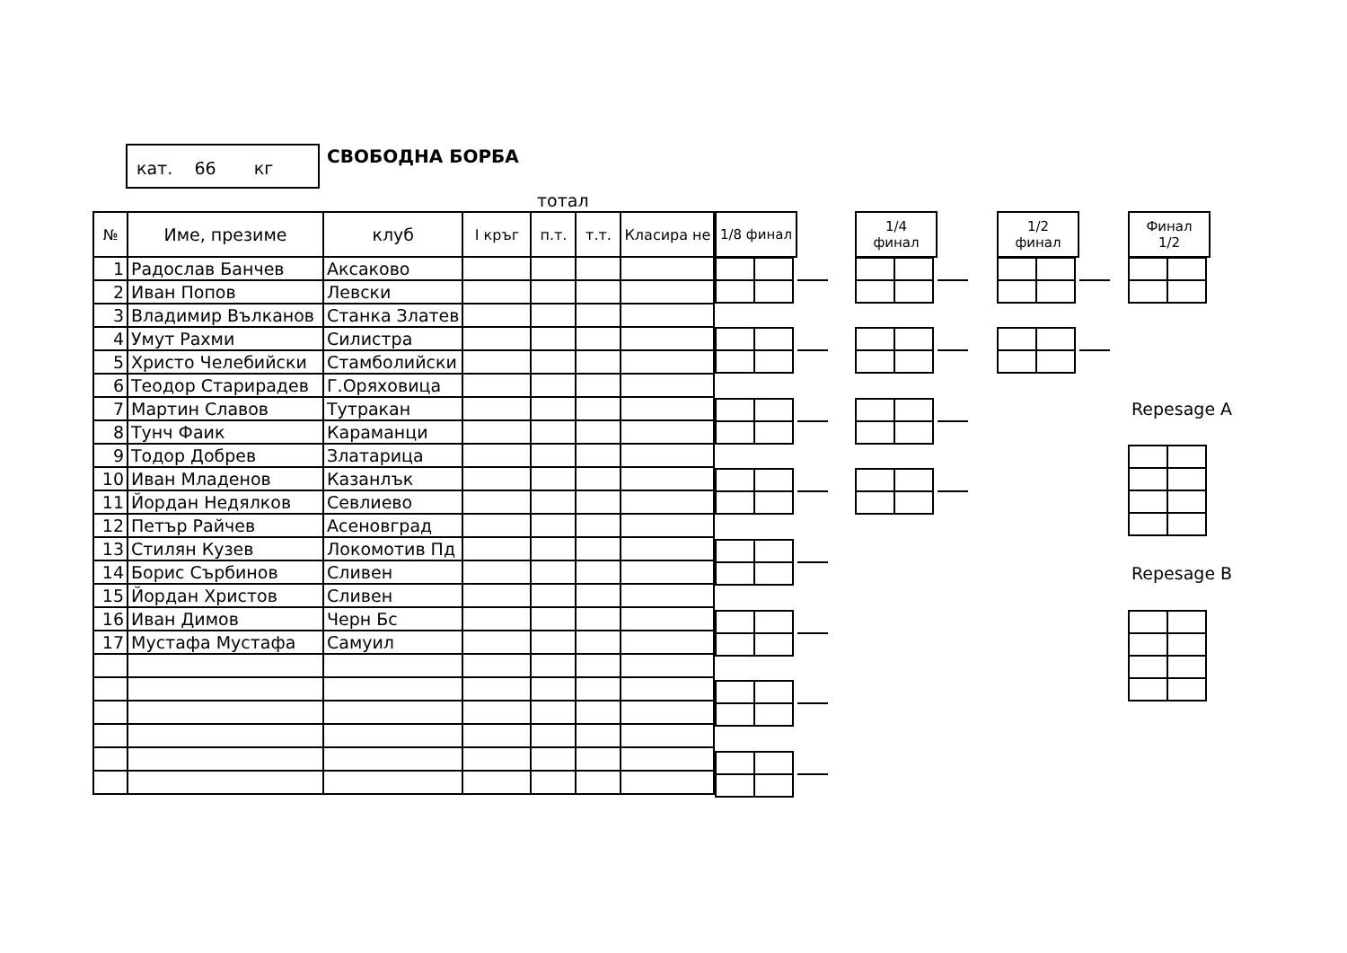кат. 66 кг
СВОБОДНА БОРБА
тотал
| № | Име, презиме | клуб | I кръг | п.т. | т.т. | Класира не |
| --- | --- | --- | --- | --- | --- | --- |
| 1 | Радослав Банчев | Аксаково | | | | |
| 2 | Иван Попов | Левски | | | | |
| 3 | Владимир Вълканов | Станка Златев | | | | |
| 4 | Умут Рахми | Силистра | | | | |
| 5 | Христо Челебийски | Стамболийски | | | | |
| 6 | Теодор Старирадев | Г.Оряховица | | | | |
| 7 | Мартин Славов | Тутракан | | | | |
| 8 | Тунч Фаик | Караманци | | | | |
| 9 | Тодор Добрев | Златарица | | | | |
| 10 | Иван Младенов | Казанлък | | | | |
| 11 | Йордан Недялков | Севлиево | | | | |
| 12 | Петър Райчев | Асеновград | | | | |
| 13 | Стилян Кузев | Локомотив Пд | | | | |
| 14 | Борис Сърбинов | Сливен | | | | |
| 15 | Йордан Христов | Сливен | | | | |
| 16 | Иван Димов | Черн Бс | | | | |
| 17 | Мустафа Мустафа | Самуил | | | | |
1/8 финал
1/4
финал
1/2
финал
Финал
1/2
Repesage A
Repesage B